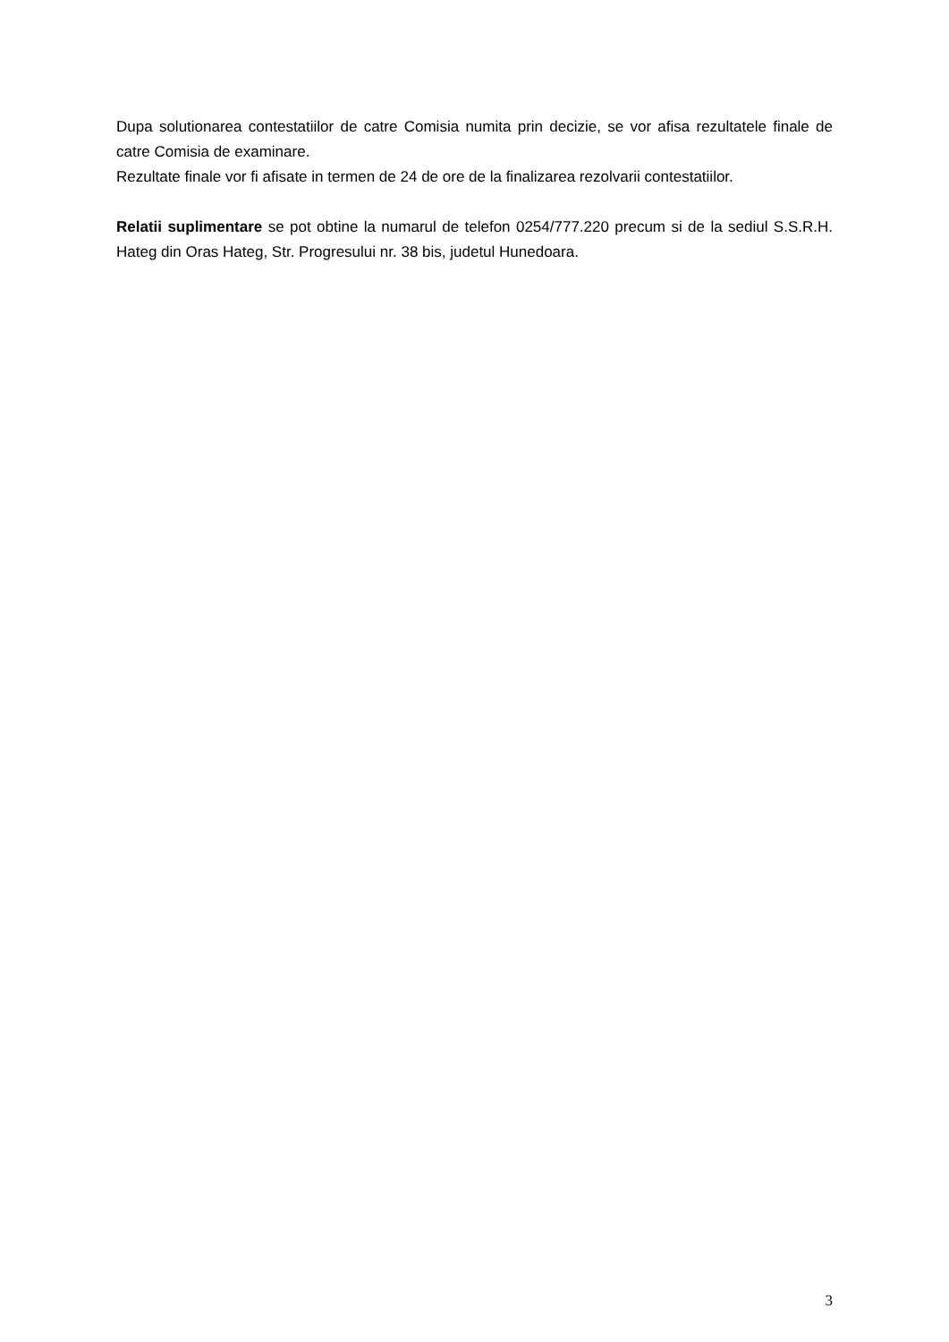Dupa solutionarea contestatiilor de catre Comisia numita prin decizie, se vor afisa rezultatele finale de catre Comisia de examinare.
Rezultate finale vor fi afisate in termen de 24 de ore de la finalizarea rezolvarii contestatiilor.
Relatii suplimentare se pot obtine la numarul de telefon 0254/777.220 precum si de la sediul S.S.R.H. Hateg din Oras Hateg, Str. Progresului nr. 38 bis, judetul Hunedoara.
3